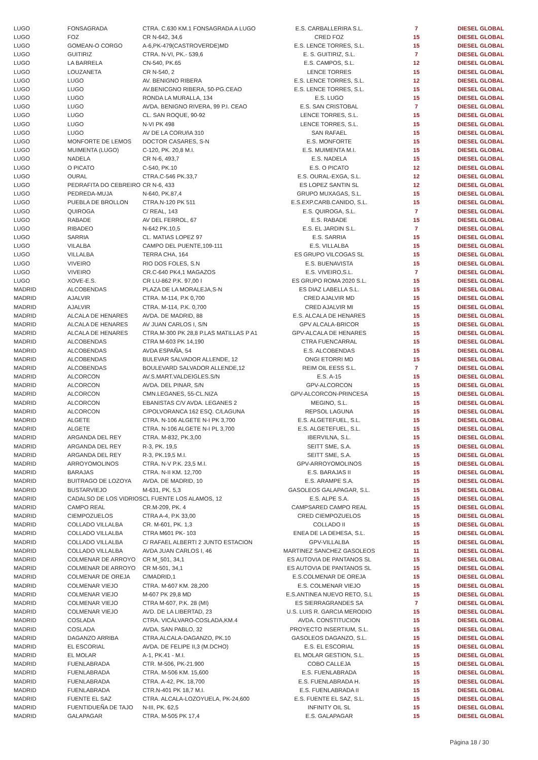| LUGO | FONSAGRADA | CTRA. C.630 KM.1 FONSAGRADA A LUGO | E.S. CARBALLERIRA S.L. | 7 | DIESEL GLOBAL |
| LUGO | FOZ | CR N-642, 34,6 | CRED FOZ | 15 | DIESEL GLOBAL |
| LUGO | GOMEAN-O CORGO | A-6,PK-479(CASTROVERDE)MD | E.S. LENCE TORRES, S.L. | 15 | DIESEL GLOBAL |
| LUGO | GUITIRIZ | CTRA. N-VI, PK.- 539,6 | E. S. GUITIRIZ, S.L. | 7 | DIESEL GLOBAL |
| LUGO | LA BARRELA | CN-540, PK.65 | E.S. CAMPOS, S.L. | 12 | DIESEL GLOBAL |
| LUGO | LOUZANETA | CR N-540, 2 | LENCE TORRES | 15 | DIESEL GLOBAL |
| LUGO | LUGO | AV. BENIGNO RIBERA | E.S. LENCE TORRES, S.L. | 12 | DIESEL GLOBAL |
| LUGO | LUGO | AV.BENICGNO RIBERA, 50-PG.CEAO | E.S. LENCE TORRES, S.L. | 15 | DIESEL GLOBAL |
| LUGO | LUGO | RONDA LA MURALLA, 134 | E.S. LUGO | 15 | DIESEL GLOBAL |
| LUGO | LUGO | AVDA. BENIGNO RIVERA, 99 P.I. CEAO | E.S. SAN CRISTOBAL | 7 | DIESEL GLOBAL |
| LUGO | LUGO | CL. SAN ROQUE, 90-92 | LENCE TORRES, S.L. | 15 | DIESEL GLOBAL |
| LUGO | LUGO | N-VI PK 498 | LENCE TORRES, S.L. | 15 | DIESEL GLOBAL |
| LUGO | LUGO | AV DE LA CORUñA 310 | SAN RAFAEL | 15 | DIESEL GLOBAL |
| LUGO | MONFORTE DE LEMOS | DOCTOR CASARES, S-N | E.S. MONFORTE | 15 | DIESEL GLOBAL |
| LUGO | MUIMENTA (LUGO) | C-120, PK. 20,8 M.I. | E.S. MUIMENTA M.I. | 15 | DIESEL GLOBAL |
| LUGO | NADELA | CR N-6, 493,7 | E.S. NADELA | 15 | DIESEL GLOBAL |
| LUGO | O PICATO | C-540, PK.10 | E.S. O PICATO | 12 | DIESEL GLOBAL |
| LUGO | OURAL | CTRA.C-546 PK.33,7 | E.S. OURAL-EXGA, S.L. | 12 | DIESEL GLOBAL |
| LUGO | PEDRAFITA DO CEBREIRO | CR N-6, 433 | ES LOPEZ SANTIN SL | 12 | DIESEL GLOBAL |
| LUGO | PEDREDA-MUJA | N-640, PK.87,4 | GRUPO MUXAGAS, S.L. | 15 | DIESEL GLOBAL |
| LUGO | PUEBLA DE BROLLON | CTRA.N-120 PK 511 | E.S.EXP.CARB.CANIDO, S.L. | 15 | DIESEL GLOBAL |
| LUGO | QUIROGA | C/ REAL, 143 | E.S. QUIROGA, S.L. | 7 | DIESEL GLOBAL |
| LUGO | RABADE | AV DEL FERROL, 67 | E.S. RABADE | 15 | DIESEL GLOBAL |
| LUGO | RIBADEO | N-642 PK.10,5 | E.S. EL JARDIN S.L. | 7 | DIESEL GLOBAL |
| LUGO | SARRIA | CL. MATIAS LOPEZ 97 | E.S. SARRIA | 15 | DIESEL GLOBAL |
| LUGO | VILALBA | CAMPO DEL PUENTE,109-111 | E.S. VILLALBA | 15 | DIESEL GLOBAL |
| LUGO | VILLALBA | TERRA CHA, 164 | ES GRUPO VILCOGAS SL | 15 | DIESEL GLOBAL |
| LUGO | VIVEIRO | RIO DOS FOLES, S.N | E.S. BUENAVISTA | 15 | DIESEL GLOBAL |
| LUGO | VIVEIRO | CR.C-640 PK4,1 MAGAZOS | E.S. VIVEIRO,S.L. | 7 | DIESEL GLOBAL |
| LUGO | XOVE-E.S. | CR LU-862 P.K. 97,00 I | ES GRUPO ROMA 2020 S.L. | 15 | DIESEL GLOBAL |
| MADRID | ALCOBENDAS | PLAZA DE LA MORALEJA,S-N | ES DIAZ LABELLA S.L. | 15 | DIESEL GLOBAL |
| MADRID | AJALVIR | CTRA. M-114, P.K 0,700 | CRED AJALVIR MD | 15 | DIESEL GLOBAL |
| MADRID | AJALVIR | CTRA. M-114, P.K. 0,700 | CRED AJALVIR MI | 15 | DIESEL GLOBAL |
| MADRID | ALCALA DE HENARES | AVDA. DE MADRID, 88 | E.S. ALCALA DE HENARES | 15 | DIESEL GLOBAL |
| MADRID | ALCALA DE HENARES | AV JUAN CARLOS I, S/N | GPV ALCALA-BRICOR | 15 | DIESEL GLOBAL |
| MADRID | ALCALA DE HENARES | CTRA.M-300 PK 28,8 P.LAS MATILLAS P A1 | GPV-ALCALA DE HENARES | 15 | DIESEL GLOBAL |
| MADRID | ALCOBENDAS | CTRA M-603 PK 14,190 | CTRA FUENCARRAL | 15 | DIESEL GLOBAL |
| MADRID | ALCOBENDAS | AVDA ESPAÑA, 54 | E.S. ALCOBENDAS | 15 | DIESEL GLOBAL |
| MADRID | ALCOBENDAS | BULEVAR SALVADOR ALLENDE, 12 | ONGI ETORRI MD | 15 | DIESEL GLOBAL |
| MADRID | ALCOBENDAS | BOULEVARD SALVADOR ALLENDE,12 | REIM OIL EESS S.L. | 7 | DIESEL GLOBAL |
| MADRID | ALCORCON | AV.S.MART.VALDEIGLES.S/N | E.S. A-15 | 15 | DIESEL GLOBAL |
| MADRID | ALCORCON | AVDA. DEL PINAR, S/N | GPV-ALCORCON | 15 | DIESEL GLOBAL |
| MADRID | ALCORCON | CMN.LEGANES, 55-CL.NIZA | GPV-ALCORCON-PRINCESA | 15 | DIESEL GLOBAL |
| MADRID | ALCORCON | EBANISTAS C/V AVDA. LEGANES 2 | MEGINO, S.L. | 15 | DIESEL GLOBAL |
| MADRID | ALCORCON | C/POLVORANCA 162 ESQ. C/LAGUNA | REPSOL LAGUNA | 15 | DIESEL GLOBAL |
| MADRID | ALGETE | CTRA. N-106 ALGETE N-I PK 3,700 | E.S. ALGETEFUEL, S.L. | 15 | DIESEL GLOBAL |
| MADRID | ALGETE | CTRA. N-106 ALGETE N-I PL 3,700 | E.S. ALGETEFUEL, S.L. | 15 | DIESEL GLOBAL |
| MADRID | ARGANDA DEL REY | CTRA. M-832, PK.3,00 | IBERVILNA, S.L. | 15 | DIESEL GLOBAL |
| MADRID | ARGANDA DEL REY | R-3, PK. 19,5 | SEITT SME, S.A. | 15 | DIESEL GLOBAL |
| MADRID | ARGANDA DEL REY | R-3, PK.19,5 M.I. | SEITT SME, S.A. | 15 | DIESEL GLOBAL |
| MADRID | ARROYOMOLINOS | CTRA. N-V P.K. 23,5 M.I. | GPV-ARROYOMOLINOS | 15 | DIESEL GLOBAL |
| MADRID | BARAJAS | CTRA. N-II KM. 12,700 | E.S. BARAJAS II | 15 | DIESEL GLOBAL |
| MADRID | BUITRAGO DE LOZOYA | AVDA. DE MADRID, 10 | E.S. ARAMPE S.A. | 15 | DIESEL GLOBAL |
| MADRID | BUSTARVIEJO | M-631, PK. 5,3 | GASOLEOS GALAPAGAR, S.L. | 15 | DIESEL GLOBAL |
| MADRID | CADALSO DE LOS VIDRIOS | CL FUENTE LOS ALAMOS, 12 | E.S. ALPE S.A. | 15 | DIESEL GLOBAL |
| MADRID | CAMPO REAL | CR.M-209, PK. 4 | CAMPSARED CAMPO REAL | 15 | DIESEL GLOBAL |
| MADRID | CIEMPOZUELOS | CTRA A-4, P.K 33,00 | CRED CIEMPOZUELOS | 15 | DIESEL GLOBAL |
| MADRID | COLLADO VILLALBA | CR. M-601, PK. 1,3 | COLLADO II | 15 | DIESEL GLOBAL |
| MADRID | COLLADO VILLALBA | CTRA M601 PK- 103 | ENEA DE LA DEHESA, S.L. | 15 | DIESEL GLOBAL |
| MADRID | COLLADO VILLALBA | C/ RAFAEL ALBERTI 2 JUNTO ESTACION | GPV-VILLALBA | 15 | DIESEL GLOBAL |
| MADRID | COLLADO VILLALBA | AVDA JUAN CARLOS I, 46 | MARTINEZ SANCHEZ GASOLEOS | 11 | DIESEL GLOBAL |
| MADRID | COLMENAR DE ARROYO | CR M_501, 34,1 | ES AUTOVIA DE PANTANOS SL | 15 | DIESEL GLOBAL |
| MADRID | COLMENAR DE ARROYO | CR M-501, 34,1 | ES AUTOVIA DE PANTANOS SL | 15 | DIESEL GLOBAL |
| MADRID | COLMENAR DE OREJA | C/MADRID,1 | E.S.COLMENAR DE OREJA | 15 | DIESEL GLOBAL |
| MADRID | COLMENAR VIEJO | CTRA. M-607 KM. 28,200 | E.S. COLMENAR VIEJO | 15 | DIESEL GLOBAL |
| MADRID | COLMENAR VIEJO | M-607 PK 29,8 MD | E.S.ANTINEA NUEVO RETO, S.L | 15 | DIESEL GLOBAL |
| MADRID | COLMENAR VIEJO | CTRA M-607, P.K. 28 (MI) | ES SIERRAGRANDES SA | 7 | DIESEL GLOBAL |
| MADRID | COLMENAR VIEJO | AVD. DE LA LIBERTAD, 23 | U.S. LUIS R. GARCIA MERODIO | 15 | DIESEL GLOBAL |
| MADRID | COSLADA | CTRA. VICÁLVARO-COSLADA,KM.4 | AVDA. CONSTITUCION | 15 | DIESEL GLOBAL |
| MADRID | COSLADA | AVDA. SAN PABLO, 32 | PROYECTO INSERTIUM, S.L. | 15 | DIESEL GLOBAL |
| MADRID | DAGANZO ARRIBA | CTRA.ALCALA-DAGANZO, PK.10 | GASOLEOS DAGANZO, S.L. | 15 | DIESEL GLOBAL |
| MADRID | EL ESCORIAL | AVDA. DE FELIPE II,3 (M.DCHO) | E.S. EL ESCORIAL | 15 | DIESEL GLOBAL |
| MADRID | EL MOLAR | A-1, PK.41 - M.I. | EL MOLAR GESTION, S.L. | 15 | DIESEL GLOBAL |
| MADRID | FUENLABRADA | CTR. M-506, PK-21.900 | COBO CALLEJA | 15 | DIESEL GLOBAL |
| MADRID | FUENLABRADA | CTRA. M-506 KM. 15,600 | E.S. FUENLABRADA | 15 | DIESEL GLOBAL |
| MADRID | FUENLABRADA | CTRA. A-42, PK. 18,700 | E.S. FUENLABRADA H. | 15 | DIESEL GLOBAL |
| MADRID | FUENLABRADA | CTR.N-401 PK 18,7 M.I. | E.S. FUENLABRADA II | 15 | DIESEL GLOBAL |
| MADRID | FUENTE EL SAZ | CTRA. ALCALA-LOZOYUELA, PK-24,600 | E.S. FUENTE EL SAZ, S.L. | 15 | DIESEL GLOBAL |
| MADRID | FUENTIDUEÑA DE TAJO | N-III, PK. 62,5 | INFINITY OIL SL | 15 | DIESEL GLOBAL |
| MADRID | GALAPAGAR | CTRA. M-505 PK 17,4 | E.S. GALAPAGAR | 15 | DIESEL GLOBAL |
Página 18 / 30